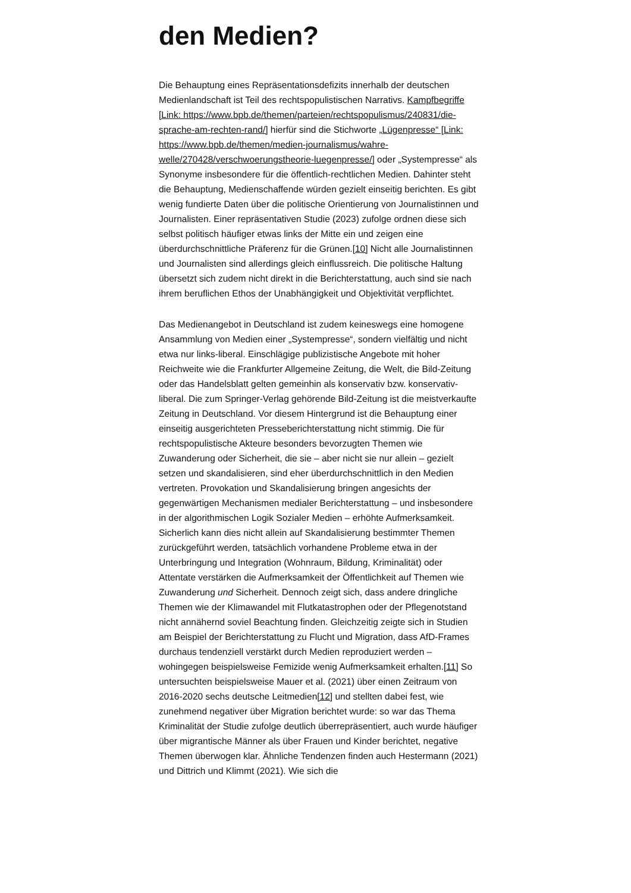den Medien?
Die Behauptung eines Repräsentationsdefizits innerhalb der deutschen Medienlandschaft ist Teil des rechtspopulistischen Narrativs. Kampfbegriffe [Link: https://www.bpb.de/themen/parteien/rechtspopulismus/240831/die-sprache-am-rechten-rand/] hierfür sind die Stichworte „Lügenpresse“ [Link: https://www.bpb.de/themen/medien-journalismus/wahre-welle/270428/verschwoerungstheorie-luegenpresse/] oder „Systempresse“ als Synonyme insbesondere für die öffentlich-rechtlichen Medien. Dahinter steht die Behauptung, Medienschaffende würden gezielt einseitig berichten. Es gibt wenig fundierte Daten über die politische Orientierung von Journalistinnen und Journalisten. Einer repräsentativen Studie (2023) zufolge ordnen diese sich selbst politisch häufiger etwas links der Mitte ein und zeigen eine überdurchschnittliche Präferenz für die Grünen.[10] Nicht alle Journalistinnen und Journalisten sind allerdings gleich einflussreich. Die politische Haltung übersetzt sich zudem nicht direkt in die Berichterstattung, auch sind sie nach ihrem beruflichen Ethos der Unabhängigkeit und Objektivität verpflichtet.
Das Medienangebot in Deutschland ist zudem keineswegs eine homogene Ansammlung von Medien einer „Systempresse“, sondern vielfältig und nicht etwa nur links-liberal. Einschlägige publizistische Angebote mit hoher Reichweite wie die Frankfurter Allgemeine Zeitung, die Welt, die Bild-Zeitung oder das Handelsblatt gelten gemeinhin als konservativ bzw. konservativ-liberal. Die zum Springer-Verlag gehörende Bild-Zeitung ist die meistverkaufte Zeitung in Deutschland. Vor diesem Hintergrund ist die Behauptung einer einseitig ausgerichteten Presseberichterstattung nicht stimmig. Die für rechtspopulistische Akteure besonders bevorzugten Themen wie Zuwanderung oder Sicherheit, die sie – aber nicht sie nur allein – gezielt setzen und skandalisieren, sind eher überdurchschnittlich in den Medien vertreten. Provokation und Skandalisierung bringen angesichts der gegenwärtigen Mechanismen medialer Berichterstattung – und insbesondere in der algorithmischen Logik Sozialer Medien – erhöhte Aufmerksamkeit. Sicherlich kann dies nicht allein auf Skandalisierung bestimmter Themen zurückgeführt werden, tatsächlich vorhandene Probleme etwa in der Unterbringung und Integration (Wohnraum, Bildung, Kriminalität) oder Attentate verstärken die Aufmerksamkeit der Öffentlichkeit auf Themen wie Zuwanderung und Sicherheit. Dennoch zeigt sich, dass andere dringliche Themen wie der Klimawandel mit Flutkatastrophen oder der Pflegenotstand nicht annähernd soviel Beachtung finden. Gleichzeitig zeigte sich in Studien am Beispiel der Berichterstattung zu Flucht und Migration, dass AfD-Frames durchaus tendenziell verstärkt durch Medien reproduziert werden – wohingegen beispielsweise Femizide wenig Aufmerksamkeit erhalten.[11] So untersuchten beispielsweise Mauer et al. (2021) über einen Zeitraum von 2016-2020 sechs deutsche Leitmedien[12] und stellten dabei fest, wie zunehmend negativer über Migration berichtet wurde: so war das Thema Kriminalität der Studie zufolge deutlich überrepräsentiert, auch wurde häufiger über migrantische Männer als über Frauen und Kinder berichtet, negative Themen überwogen klar. Ähnliche Tendenzen finden auch Hestermann (2021) und Dittrich und Klimmt (2021). Wie sich die